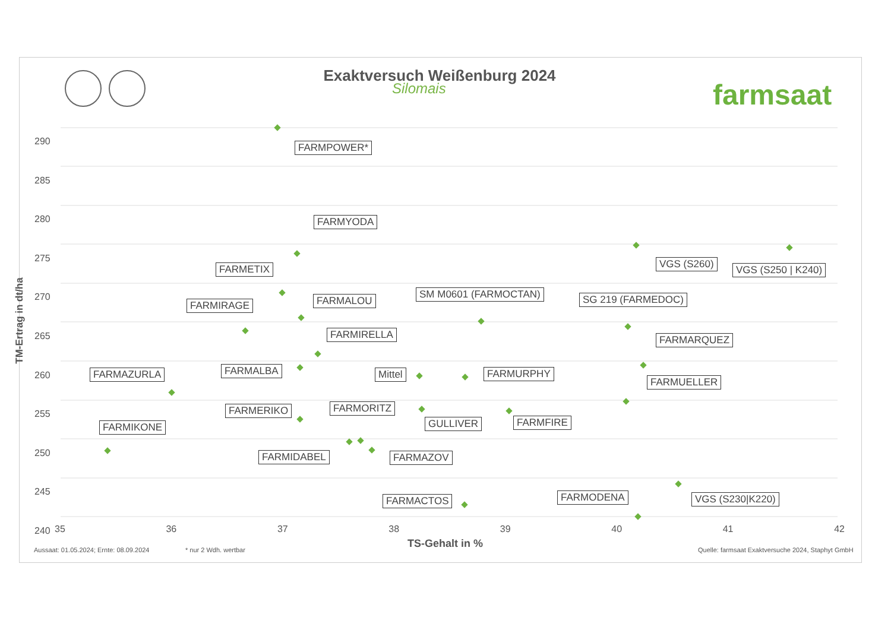Exaktversuch Weißenburg 2024
Silomais farmsaat
290
285
280
275
270
265
260
255
250
245
240
35 36 37 38 39 40 41 42
TM-Ertrag in dt/ha
FARMPOWER*
FARMYODA
FARMETIX VGS (S260) VGS (S250 | K240)
FARMALOU
FARMIRAGE
SM M0601 (FARMOCTAN) SG 219 (FARMEDOC)
FARMIRELLA FARMARQUEZ
FARMAZURLA FARMALBA Mittel FARMURPHY
FARMUELLER
FARMERIKO FARMORITZ
GULLIVER FARMFIRE
FARMIKONE
FARMIDABEL FARMAZOV
FARMACTOS FARMODENA VGS (S230|K220)
TS-Gehalt in %
Aussaat: 01.05.2024; Ernte: 08.09.2024
* nur 2 Wdh. wertbar
Quelle: farmsaat Exaktversuche 2024, Staphyt GmbH